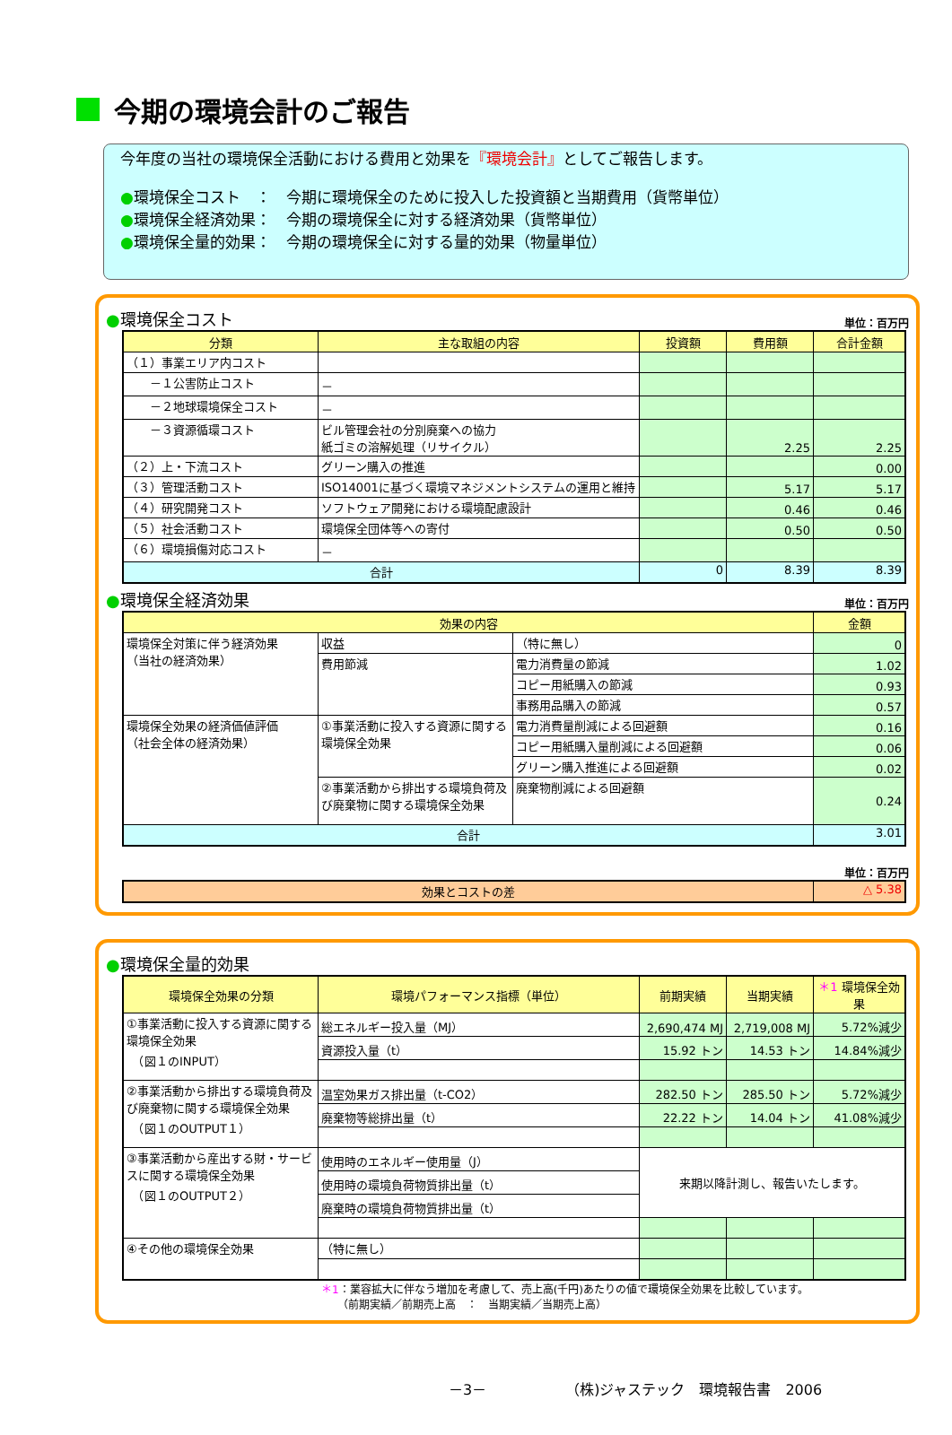今期の環境会計のご報告
今年度の当社の環境保全活動における費用と効果を『環境会計』としてご報告します。
●環境保全コスト　：　今期に環境保全のために投入した投資額と当期費用（貨幣単位）
●環境保全経済効果：　今期の環境保全に対する経済効果（貨幣単位）
●環境保全量的効果：　今期の環境保全に対する量的効果（物量単位）
●環境保全コスト 単位：百万円
| 分類 | 主な取組の内容 | 投資額 | 費用額 | 合計金額 |
| --- | --- | --- | --- | --- |
| （１）事業エリア内コスト | | | | |
| －１公害防止コスト | － | | | |
| －２地球環境保全コスト | － | | | |
| －３資源循環コスト | ビル管理会社の分別廃棄への協力 紙ゴミの溶解処理（リサイクル） | | 2.25 | 2.25 |
| （２）上・下流コスト | グリーン購入の推進 | | | 0.00 |
| （３）管理活動コスト | ISO14001に基づく環境マネジメントシステムの運用と維持 | | 5.17 | 5.17 |
| （４）研究開発コスト | ソフトウェア開発における環境配慮設計 | | 0.46 | 0.46 |
| （５）社会活動コスト | 環境保全団体等への寄付 | | 0.50 | 0.50 |
| （６）環境損傷対応コスト | － | | | |
| 合計 | | 0 | 8.39 | 8.39 |
●環境保全経済効果 単位：百万円
| 効果の内容 | | | 金額 |
| --- | --- | --- | --- |
| 環境保全対策に伴う経済効果 （当社の経済効果） | 収益 | （特に無し） | 0 |
| | 費用節減 | 電力消費量の節減 | 1.02 |
| | | コピー用紙購入の節減 | 0.93 |
| | | 事務用品購入の節減 | 0.57 |
| 環境保全効果の経済価値評価 （社会全体の経済効果） | ①事業活動に投入する資源に関する環境保全効果 | 電力消費量削減による回避額 | 0.16 |
| | | コピー用紙購入量削減による回避額 | 0.06 |
| | | グリーン購入推進による回避額 | 0.02 |
| | ②事業活動から排出する環境負荷及び廃棄物に関する環境保全効果 | 廃棄物削減による回避額 | 0.24 |
| 合計 | | | 3.01 |
単位：百万円
| 効果とコストの差 | △ 5.38 |
●環境保全量的効果
| 環境保全効果の分類 | 環境パフォーマンス指標（単位） | 前期実績 | 当期実績 | ＊1 環境保全効果 |
| --- | --- | --- | --- | --- |
| ①事業活動に投入する資源に関する環境保全効果 （図１のINPUT） | 総エネルギー投入量（MJ） | 2,690,474 MJ | 2,719,008 MJ | 5.72%減少 |
| | 資源投入量（t） | 15.92 トン | 14.53 トン | 14.84%減少 |
| ②事業活動から排出する環境負荷及び廃棄物に関する環境保全効果 （図１のOUTPUT１） | 温室効果ガス排出量（t-CO2） | 282.50 トン | 285.50 トン | 5.72%減少 |
| | 廃棄物等総排出量（t） | 22.22 トン | 14.04 トン | 41.08%減少 |
| ③事業活動から産出する財・サービスに関する環境保全効果 （図１のOUTPUT２） | 使用時のエネルギー使用量（J） | 来期以降計測し、報告いたします。 | | |
| | 使用時の環境負荷物質排出量（t） | | | |
| | 廃棄時の環境負荷物質排出量（t） | | | |
| ④その他の環境保全効果 | （特に無し） | | | |
＊1：業容拡大に伴なう増加を考慮して、売上高(千円)あたりの値で環境保全効果を比較しています。
　　（前期実績／前期売上高　：　当期実績／当期売上高）
－3－　　　　　　（株)ジャステック　環境報告書　2006